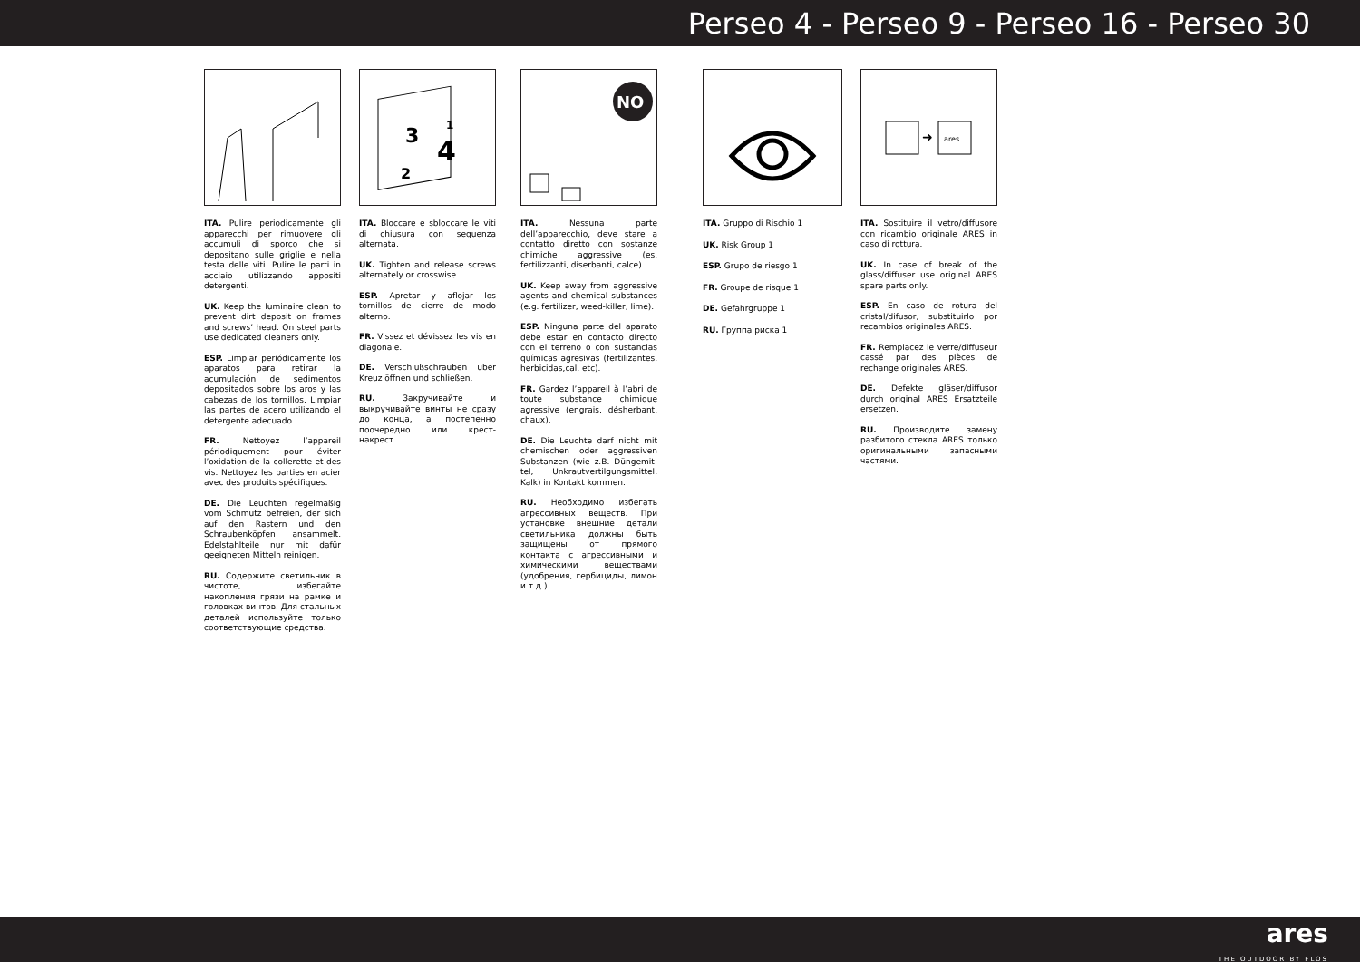Perseo 4 - Perseo 9 - Perseo 16 - Perseo 30
ITA. Pulire periodicamente gli apparecchi per rimuovere gli accumuli di sporco che si depositano sulle griglie e nella testa delle viti. Pulire le parti in acciaio utilizzando appositi detergenti.
UK. Keep the luminaire clean to prevent dirt deposit on frames and screws’ head. On steel parts use dedicated cleaners only.
ESP. Limpiar periódicamente los aparatos para retirar la acumulación de sedimentos depositados sobre los aros y las cabezas de los tornillos. Limpiar las partes de acero utilizando el detergente adecuado.
FR. Nettoyez l’appareil périodiquement pour éviter l’oxidation de la collerette et des vis. Nettoyez les parties en acier avec des produits spécifiques.
DE. Die Leuchten regelmäßig vom Schmutz befreien, der sich auf den Rastern und den Schraubenköpfen ansammelt. Edelstahlteile nur mit dafür geeigneten Mitteln reinigen.
RU. Содержите светильник в чистоте, избегайте накопления грязи на рамке и головках винтов. Для стальных деталей используйте только соответствующие средства.
3
2
1
4
ITA. Bloccare e sbloccare le viti di chiusura con sequenza alternata.
UK. Tighten and release screws alternately or crosswise.
ESP. Apretar y aflojar los tornillos de cierre de modo alterno.
FR. Vissez et dévissez les vis en diagonale.
DE. Verschlußschrauben über Kreuz öffnen und schließen.
RU. Закручивайте и выкручивайте винты не сразу до конца, а постепенно поочередно или крест-накрест.
NO
ITA. Nessuna parte dell’apparecchio, deve stare a contatto diretto con sostanze chimiche aggressive (es. fertilizzanti, diserbanti, calce).
UK. Keep away from aggressive agents and chemical substances (e.g. fertilizer, weed-killer, lime).
ESP. Ninguna parte del aparato debe estar en contacto directo con el terreno o con sustancias químicas agresivas (fertilizantes, herbicidas,cal, etc).
FR. Gardez l’appareil à l’abri de toute substance chimique agressive (engrais, désherbant, chaux).
DE. Die Leuchte darf nicht mit chemischen oder aggressiven Substanzen (wie z.B. Düngemit-tel, Unkrautvertilgungsmittel, Kalk) in Kontakt kommen.
RU. Необходимо избегать агрессивных веществ. При установке внешние детали светильника должны быть защищены от прямого контакта с агрессивными и химическими веществами (удобрения, гербициды, лимон и т.д.).
ITA. Gruppo di Rischio 1
UK. Risk Group 1
ESP. Grupo de riesgo 1
FR. Groupe de risque 1
DE. Gefahrgruppe 1
RU. Группа риска 1
➜
ares
ITA. Sostituire il vetro/diffusore con ricambio originale ARES in caso di rottura.
UK. In case of break of the glass/diffuser use original ARES spare parts only.
ESP. En caso de rotura del cristal/difusor, substituirlo por recambios originales ARES.
FR. Remplacez le verre/diffuseur cassé par des pièces de rechange originales ARES.
DE. Defekte gläser/diffusor durch original ARES Ersatzteile ersetzen.
RU. Производите замену разбитого стекла ARES только оригинальными запасными частями.
ares
THE OUTDOOR BY FLOS